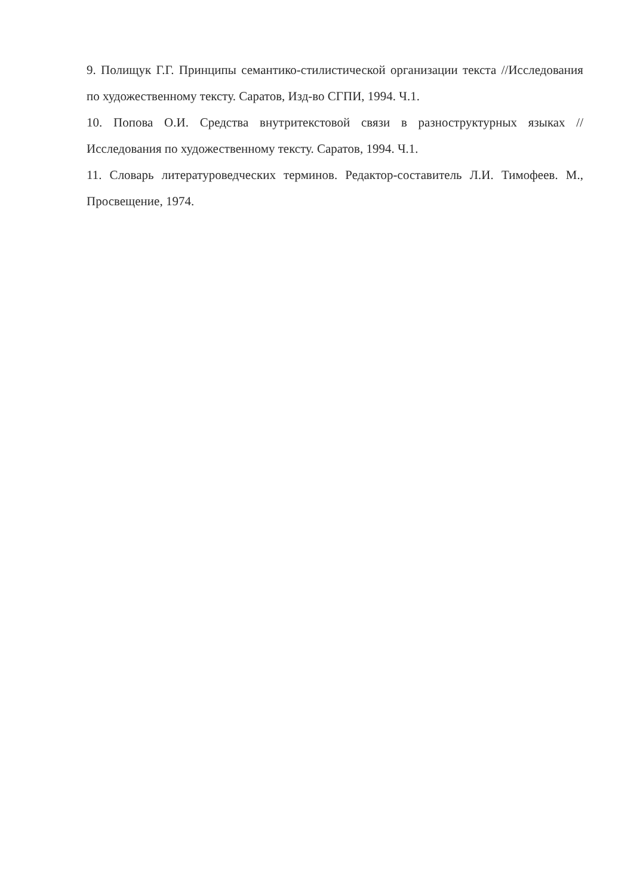9. Полищук Г.Г. Принципы семантико-стилистической организации текста //Исследования по художественному тексту. Саратов, Изд-во СГПИ, 1994. Ч.1.
10. Попова О.И. Средства внутритекстовой связи в разноструктурных языках //Исследования по художественному тексту. Саратов, 1994. Ч.1.
11. Словарь литературоведческих терминов. Редактор-составитель Л.И. Тимофеев. М., Просвещение, 1974.